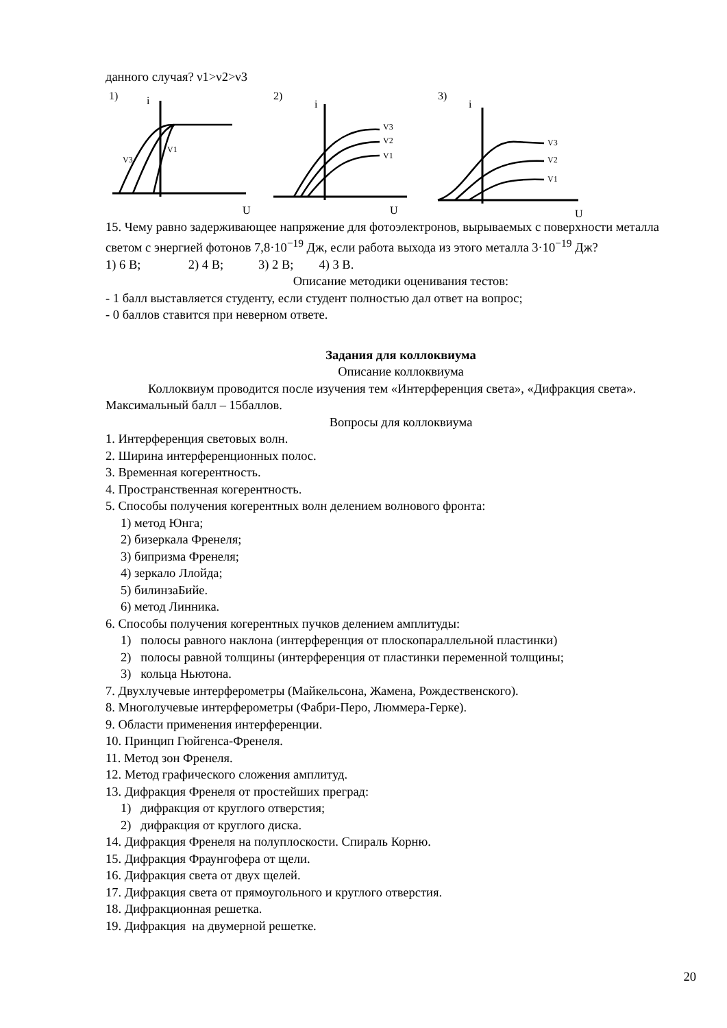данного случая? ν1>ν2>ν3
1)
i
V3
V1
U
2)
i
V3
V2
V1
U
3)
i
V3
V2
V1
U
15. Чему равно задерживающее напряжение для фотоэлектронов, вырываемых с поверхности металла светом с энергией фотонов 7,8·10<sup>−19</sup> Дж, если работа выхода из этого металла 3·10<sup>−19</sup> Дж?
1) 6 В; 2) 4 В; 3) 2 В; 4) 3 В.
Описание методики оценивания тестов:
- 1 балл выставляется студенту, если студент полностью дал ответ на вопрос;
- 0 баллов ставится при неверном ответе.
Задания для коллоквиума
Описание коллоквиума
Коллоквиум проводится после изучения тем «Интерференция света», «Дифракция света». Максимальный балл – 15баллов.
Вопросы для коллоквиума
1. Интерференция световых волн.
2. Ширина интерференционных полос.
3. Временная когерентность.
4. Пространственная когерентность.
5. Способы получения когерентных волн делением волнового фронта:
1) метод Юнга;
2) бизеркала Френеля;
3) бипризма Френеля;
4) зеркало Ллойда;
5) билинзаБийе.
6) метод Линника.
6. Способы получения когерентных пучков делением амплитуды:
1) полосы равного наклона (интерференция от плоскопараллельной пластинки)
2) полосы равной толщины (интерференция от пластинки переменной толщины;
3) кольца Ньютона.
7. Двухлучевые интерферометры (Майкельсона, Жамена, Рождественского).
8. Многолучевые интерферометры (Фабри-Перо, Люммера-Герке).
9. Области применения интерференции.
10. Принцип Гюйгенса-Френеля.
11. Метод зон Френеля.
12. Метод графического сложения амплитуд.
13. Дифракция Френеля от простейших преград:
1) дифракция от круглого отверстия;
2) дифракция от круглого диска.
14. Дифракция Френеля на полуплоскости. Спираль Корню.
15. Дифракция Фраунгофера от щели.
16. Дифракция света от двух щелей.
17. Дифракция света от прямоугольного и круглого отверстия.
18. Дифракционная решетка.
19. Дифракция на двумерной решетке.
20